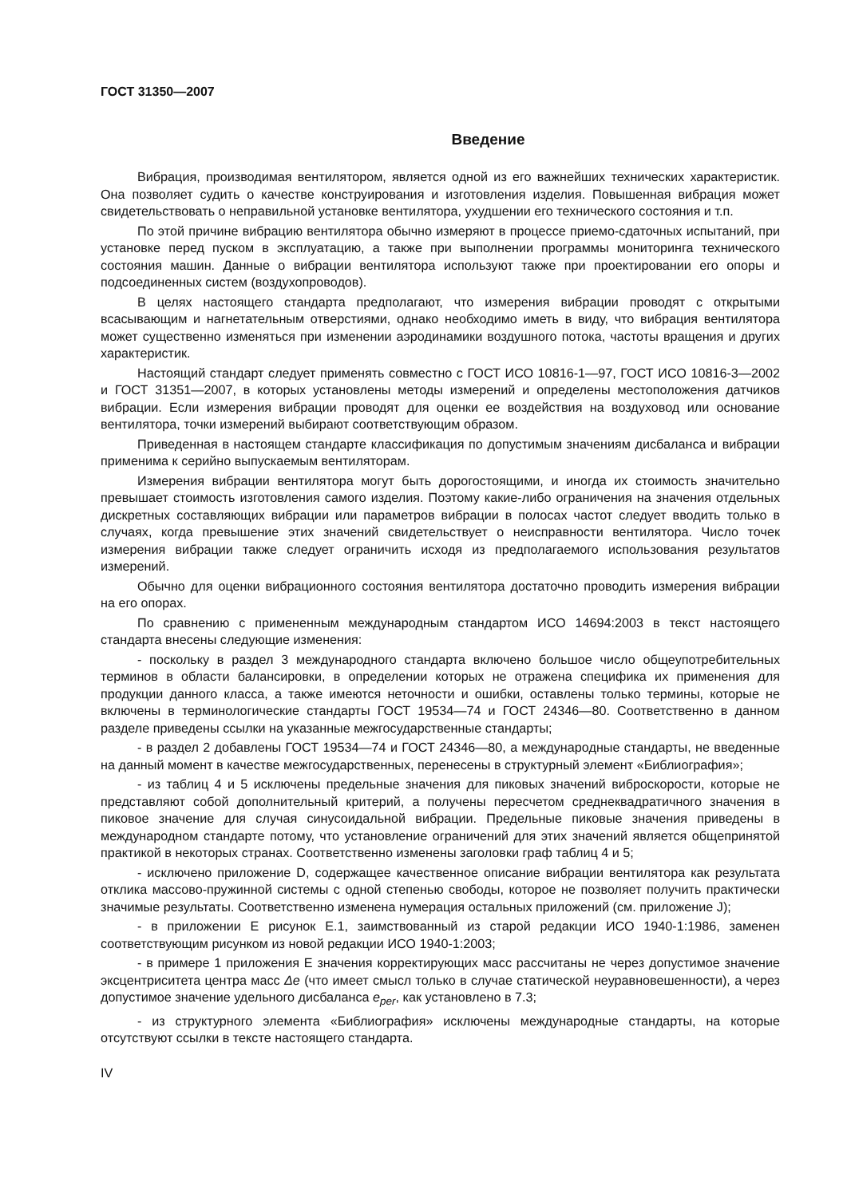ГОСТ 31350—2007
Введение
Вибрация, производимая вентилятором, является одной из его важнейших технических характеристик. Она позволяет судить о качестве конструирования и изготовления изделия. Повышенная вибрация может свидетельствовать о неправильной установке вентилятора, ухудшении его технического состояния и т.п.
По этой причине вибрацию вентилятора обычно измеряют в процессе приемо-сдаточных испытаний, при установке перед пуском в эксплуатацию, а также при выполнении программы мониторинга технического состояния машин. Данные о вибрации вентилятора используют также при проектировании его опоры и подсоединенных систем (воздухопроводов).
В целях настоящего стандарта предполагают, что измерения вибрации проводят с открытыми всасывающим и нагнетательным отверстиями, однако необходимо иметь в виду, что вибрация вентилятора может существенно изменяться при изменении аэродинамики воздушного потока, частоты вращения и других характеристик.
Настоящий стандарт следует применять совместно с ГОСТ ИСО 10816-1—97, ГОСТ ИСО 10816-3—2002 и ГОСТ 31351—2007, в которых установлены методы измерений и определены местоположения датчиков вибрации. Если измерения вибрации проводят для оценки ее воздействия на воздуховод или основание вентилятора, точки измерений выбирают соответствующим образом.
Приведенная в настоящем стандарте классификация по допустимым значениям дисбаланса и вибрации применима к серийно выпускаемым вентиляторам.
Измерения вибрации вентилятора могут быть дорогостоящими, и иногда их стоимость значительно превышает стоимость изготовления самого изделия. Поэтому какие-либо ограничения на значения отдельных дискретных составляющих вибрации или параметров вибрации в полосах частот следует вводить только в случаях, когда превышение этих значений свидетельствует о неисправности вентилятора. Число точек измерения вибрации также следует ограничить исходя из предполагаемого использования результатов измерений.
Обычно для оценки вибрационного состояния вентилятора достаточно проводить измерения вибрации на его опорах.
По сравнению с примененным международным стандартом ИСО 14694:2003 в текст настоящего стандарта внесены следующие изменения:
- поскольку в раздел 3 международного стандарта включено большое число общеупотребительных терминов в области балансировки, в определении которых не отражена специфика их применения для продукции данного класса, а также имеются неточности и ошибки, оставлены только термины, которые не включены в терминологические стандарты ГОСТ 19534—74 и ГОСТ 24346—80. Соответственно в данном разделе приведены ссылки на указанные межгосударственные стандарты;
- в раздел 2 добавлены ГОСТ 19534—74 и ГОСТ 24346—80, а международные стандарты, не введенные на данный момент в качестве межгосударственных, перенесены в структурный элемент «Библиография»;
- из таблиц 4 и 5 исключены предельные значения для пиковых значений виброскорости, которые не представляют собой дополнительный критерий, а получены пересчетом среднеквадратичного значения в пиковое значение для случая синусоидальной вибрации. Предельные пиковые значения приведены в международном стандарте потому, что установление ограничений для этих значений является общепринятой практикой в некоторых странах. Соответственно изменены заголовки граф таблиц 4 и 5;
- исключено приложение D, содержащее качественное описание вибрации вентилятора как результата отклика массово-пружинной системы с одной степенью свободы, которое не позволяет получить практически значимые результаты. Соответственно изменена нумерация остальных приложений (см. приложение J);
- в приложении Е рисунок Е.1, заимствованный из старой редакции ИСО 1940-1:1986, заменен соответствующим рисунком из новой редакции ИСО 1940-1:2003;
- в примере 1 приложения Е значения корректирующих масс рассчитаны не через допустимое значение эксцентриситета центра масс Δe (что имеет смысл только в случае статической неуравновешенности), а через допустимое значение удельного дисбаланса e<sub>per</sub>, как установлено в 7.3;
- из структурного элемента «Библиография» исключены международные стандарты, на которые отсутствуют ссылки в тексте настоящего стандарта.
IV